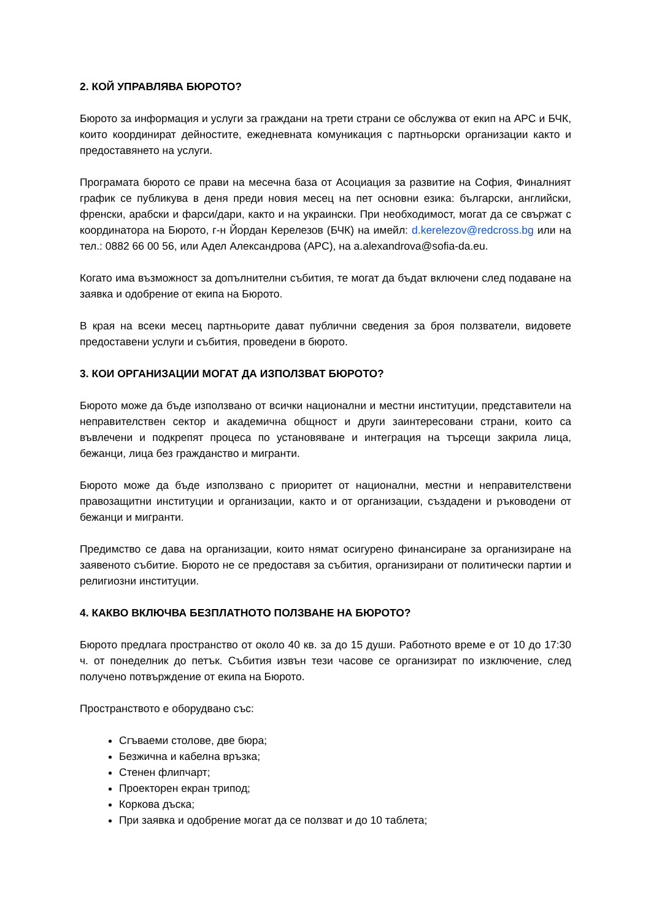2. КОЙ УПРАВЛЯВА БЮРОТО?
Бюрото за информация и услуги за граждани на трети страни се обслужва от екип на АРС и БЧК, които координират дейностите, ежедневната комуникация с партньорски организации както и предоставянето на услуги.
Програмата бюрото се прави на месечна база от Асоциация за развитие на София, Финалният график се публикува в деня преди новия месец на пет основни езика: български, английски, френски, арабски и фарси/дари, както и на украински. При необходимост, могат да се свържат с координатора на Бюрото, г-н Йордан Керелезов (БЧК) на имейл: d.kerelezov@redcross.bg или на тел.: 0882 66 00 56, или Адел Александрова (АРС), на a.alexandrova@sofia-da.eu.
Когато има възможност за допълнителни събития, те могат да бъдат включени след подаване на заявка и одобрение от екипа на Бюрото.
В края на всеки месец партньорите дават публични сведения за броя ползватели, видовете предоставени услуги и събития, проведени в бюрото.
3. КОИ ОРГАНИЗАЦИИ МОГАТ ДА ИЗПОЛЗВАТ БЮРОТО?
Бюрото може да бъде използвано от всички национални и местни институции, представители на неправителствен сектор и академична общност и други заинтересовани страни, които са въвлечени и подкрепят процеса по установяване и интеграция на търсещи закрила лица, бежанци, лица без гражданство и мигранти.
Бюрото може да бъде използвано с приоритет от национални, местни и неправителствени правозащитни институции и организации, както и от организации, създадени и ръководени от бежанци и мигранти.
Предимство се дава на организации, които нямат осигурено финансиране за организиране на заявеното събитие. Бюрото не се предоставя за събития, организирани от политически партии и религиозни институции.
4. КАКВО ВКЛЮЧВА БЕЗПЛАТНОТО ПОЛЗВАНЕ НА БЮРОТО?
Бюрото предлага пространство от около 40 кв. за до 15 души. Работното време е от 10 до 17:30 ч. от понеделник до петък. Събития извън тези часове се организират по изключение, след получено потвърждение от екипа на Бюрото.
Пространството е оборудвано със:
Сгъваеми столове, две бюра;
Безжична и кабелна връзка;
Стенен флипчарт;
Проекторен екран трипод;
Коркова дъска;
При заявка и одобрение могат да се ползват и до 10 таблета;